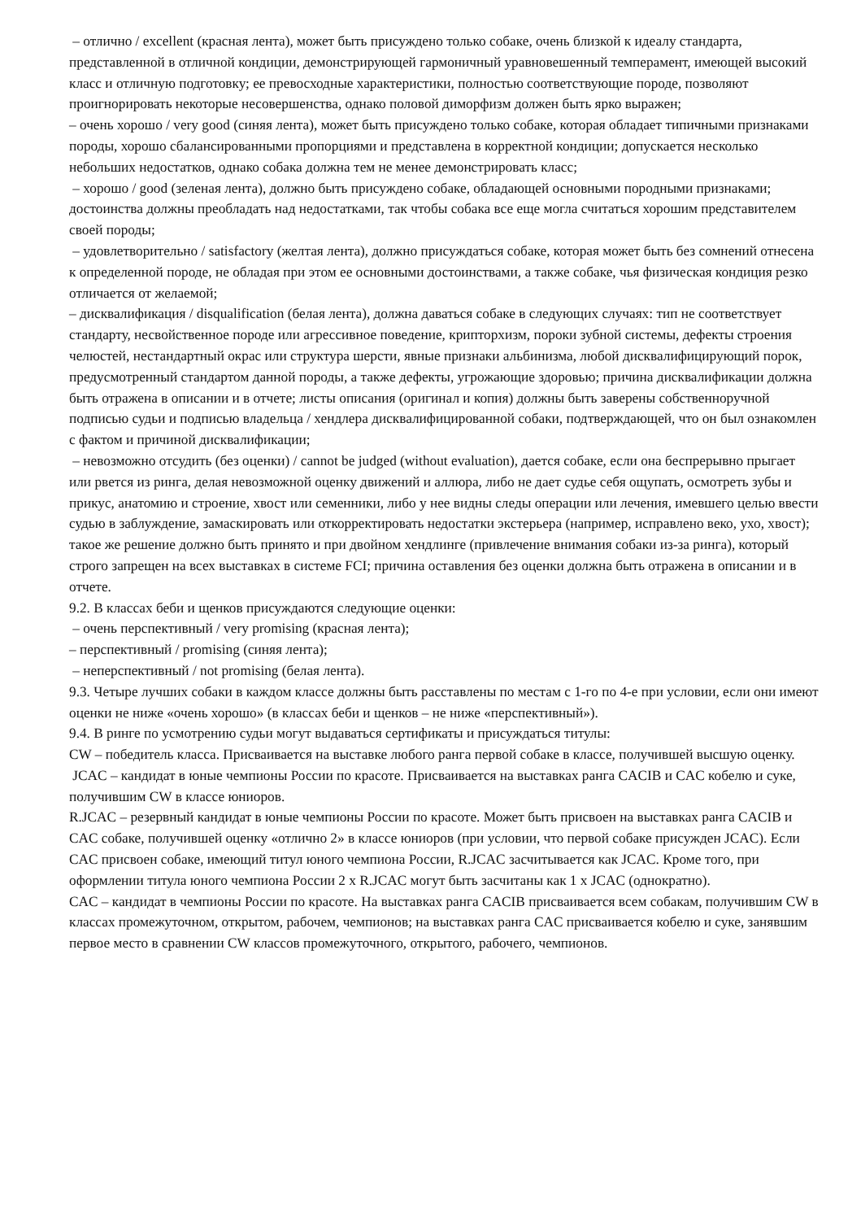– отлично / excellent (красная лента), может быть присуждено только собаке, очень близкой к идеалу стандарта, представленной в отличной кондиции, демонстрирующей гармоничный уравновешенный темперамент, имеющей высокий класс и отличную подготовку; ее превосходные характеристики, полностью соответствующие породе, позволяют проигнорировать некоторые несовершенства, однако половой диморфизм должен быть ярко выражен;
– очень хорошо / very good (синяя лента), может быть присуждено только собаке, которая обладает типичными признаками породы, хорошо сбалансированными пропорциями и представлена в корректной кондиции; допускается несколько небольших недостатков, однако собака должна тем не менее демонстрировать класс;
– хорошо / good (зеленая лента), должно быть присуждено собаке, обладающей основными породными признаками; достоинства должны преобладать над недостатками, так чтобы собака все еще могла считаться хорошим представителем своей породы;
– удовлетворительно / satisfactory (желтая лента), должно присуждаться собаке, которая может быть без сомнений отнесена к определенной породе, не обладая при этом ее основными достоинствами, а также собаке, чья физическая кондиция резко отличается от желаемой;
– дисквалификация / disqualification (белая лента), должна даваться собаке в следующих случаях: тип не соответствует стандарту, несвойственное породе или агрессивное поведение, крипторхизм, пороки зубной системы, дефекты строения челюстей, нестандартный окрас или структура шерсти, явные признаки альбинизма, любой дисквалифицирующий порок, предусмотренный стандартом данной породы, а также дефекты, угрожающие здоровью; причина дисквалификации должна быть отражена в описании и в отчете; листы описания (оригинал и копия) должны быть заверены собственноручной подписью судьи и подписью владельца / хендлера дисквалифицированной собаки, подтверждающей, что он был ознакомлен с фактом и причиной дисквалификации;
– невозможно отсудить (без оценки) / cannot be judged (without evaluation), дается собаке, если она беспрерывно прыгает или рвется из ринга, делая невозможной оценку движений и аллюра, либо не дает судье себя ощупать, осмотреть зубы и прикус, анатомию и строение, хвост или семенники, либо у нее видны следы операции или лечения, имевшего целью ввести судью в заблуждение, замаскировать или откорректировать недостатки экстерьера (например, исправлено веко, ухо, хвост); такое же решение должно быть принято и при двойном хендлинге (привлечение внимания собаки из-за ринга), который строго запрещен на всех выставках в системе FCI; причина оставления без оценки должна быть отражена в описании и в отчете.
9.2. В классах беби и щенков присуждаются следующие оценки:
– очень перспективный / very promising (красная лента);
– перспективный / promising (синяя лента);
– неперспективный / not promising (белая лента).
9.3. Четыре лучших собаки в каждом классе должны быть расставлены по местам с 1-го по 4-е при условии, если они имеют оценки не ниже «очень хорошо» (в классах беби и щенков – не ниже «перспективный»).
9.4. В ринге по усмотрению судьи могут выдаваться сертификаты и присуждаться титулы:
CW – победитель класса. Присваивается на выставке любого ранга первой собаке в классе, получившей высшую оценку.
JCAC – кандидат в юные чемпионы России по красоте. Присваивается на выставках ранга CACIB и CAC кобелю и суке, получившим CW в классе юниоров.
R.JCAC – резервный кандидат в юные чемпионы России по красоте. Может быть присвоен на выставках ранга CACIB и CAC собаке, получившей оценку «отлично 2» в классе юниоров (при условии, что первой собаке присужден JCAC). Если CAC присвоен собаке, имеющий титул юного чемпиона России, R.JCAC засчитывается как JCAC. Кроме того, при оформлении титула юного чемпиона России 2 х R.JCAC могут быть засчитаны как 1 х JCAC (однократно).
CAC – кандидат в чемпионы России по красоте. На выставках ранга CACIB присваивается всем собакам, получившим CW в классах промежуточном, открытом, рабочем, чемпионов; на выставках ранга CAC присваивается кобелю и суке, занявшим первое место в сравнении CW классов промежуточного, открытого, рабочего, чемпионов.